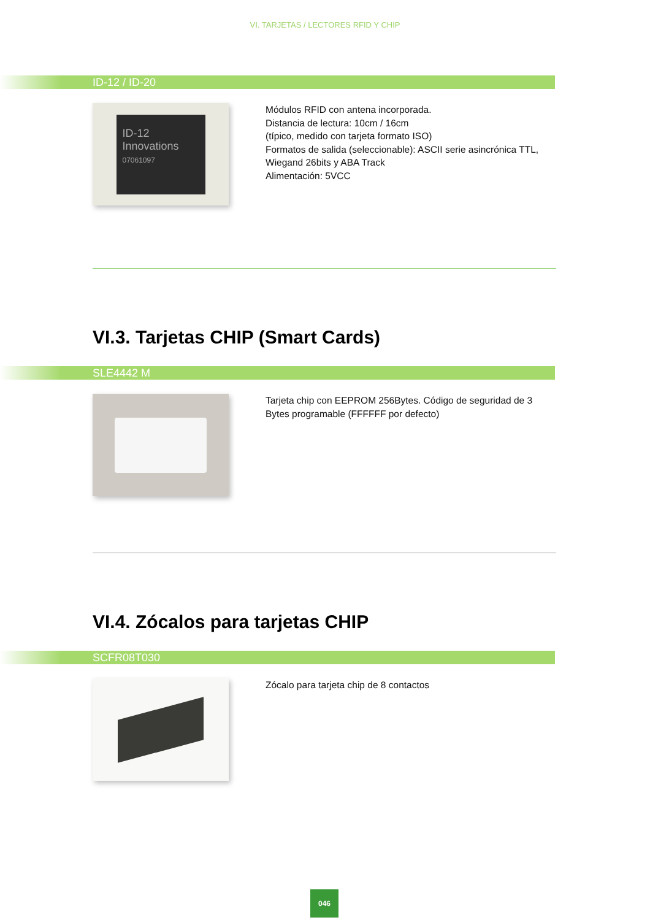VI. TARJETAS / LECTORES RFID Y CHIP
ID-12 / ID-20
ID-12
Innovations
07061097
Módulos RFID con antena incorporada.
Distancia de lectura: 10cm / 16cm
(típico, medido con tarjeta formato ISO)
Formatos de salida (seleccionable): ASCII serie asincrónica TTL, Wiegand 26bits y ABA Track
Alimentación: 5VCC
VI.3. Tarjetas CHIP (Smart Cards)
SLE4442 M
Tarjeta chip con EEPROM 256Bytes. Código de seguridad de 3 Bytes programable (FFFFFF por defecto)
VI.4. Zócalos para tarjetas CHIP
SCFR08T030
Zócalo para tarjeta chip de 8 contactos
046